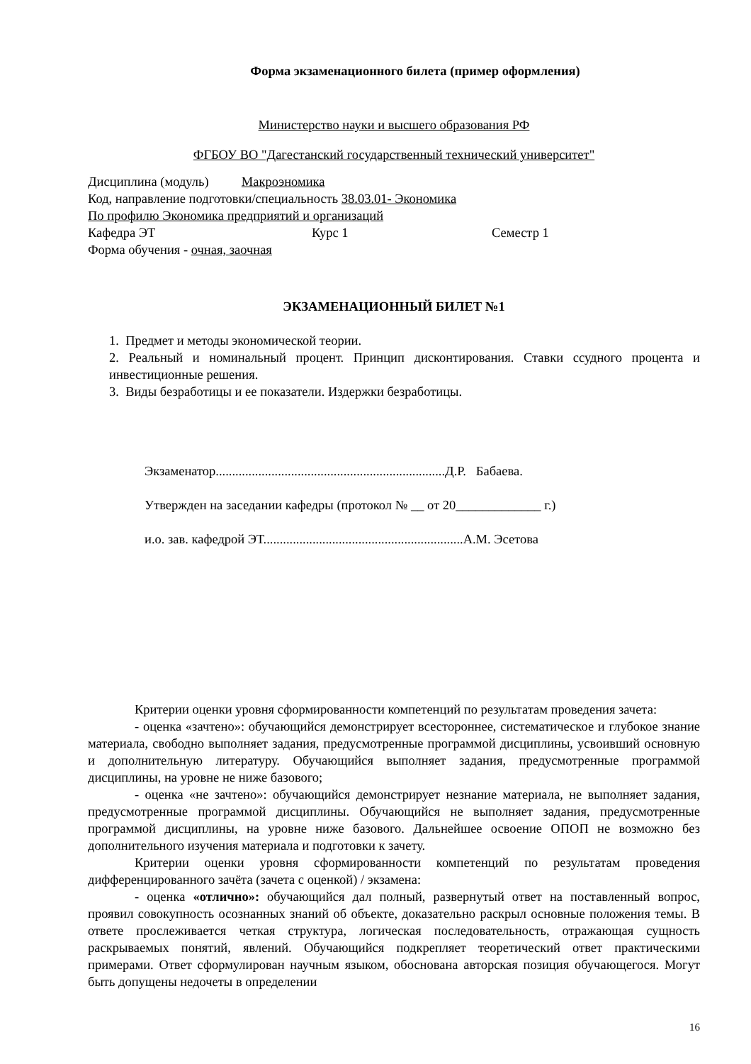Форма экзаменационного билета (пример оформления)
Министерство науки и высшего образования РФ
ФГБОУ ВО "Дагестанский государственный технический университет"
Дисциплина (модуль) Макроэномика
Код, направление подготовки/специальность 38.03.01- Экономика
По профилю Экономика предприятий и организаций
Кафедра ЭТ Курс 1 Семестр 1
Форма обучения - очная, заочная
ЭКЗАМЕНАЦИОННЫЙ БИЛЕТ №1
1. Предмет и методы экономической теории.
2. Реальный и номинальный процент. Принцип дисконтирования. Ставки ссудного процента и инвестиционные решения.
3. Виды безработицы и ее показатели. Издержки безработицы.
Экзаменатор......................................................................Д.Р. Бабаева.
Утвержден на заседании кафедры (протокол № __ от 20_____________ г.)
и.о. зав. кафедрой ЭТ.............................................................А.М. Эсетова
Критерии оценки уровня сформированности компетенций по результатам проведения зачета:
- оценка «зачтено»: обучающийся демонстрирует всестороннее, систематическое и глубокое знание материала, свободно выполняет задания, предусмотренные программой дисциплины, усвоивший основную и дополнительную литературу. Обучающийся выполняет задания, предусмотренные программой дисциплины, на уровне не ниже базового;
- оценка «не зачтено»: обучающийся демонстрирует незнание материала, не выполняет задания, предусмотренные программой дисциплины. Обучающийся не выполняет задания, предусмотренные программой дисциплины, на уровне ниже базового. Дальнейшее освоение ОПОП не возможно без дополнительного изучения материала и подготовки к зачету.
Критерии оценки уровня сформированности компетенций по результатам проведения дифференцированного зачёта (зачета с оценкой) / экзамена:
- оценка «отлично»: обучающийся дал полный, развернутый ответ на поставленный вопрос, проявил совокупность осознанных знаний об объекте, доказательно раскрыл основные положения темы. В ответе прослеживается четкая структура, логическая последовательность, отражающая сущность раскрываемых понятий, явлений. Обучающийся подкрепляет теоретический ответ практическими примерами. Ответ сформулирован научным языком, обоснована авторская позиция обучающегося. Могут быть допущены недочеты в определении
16